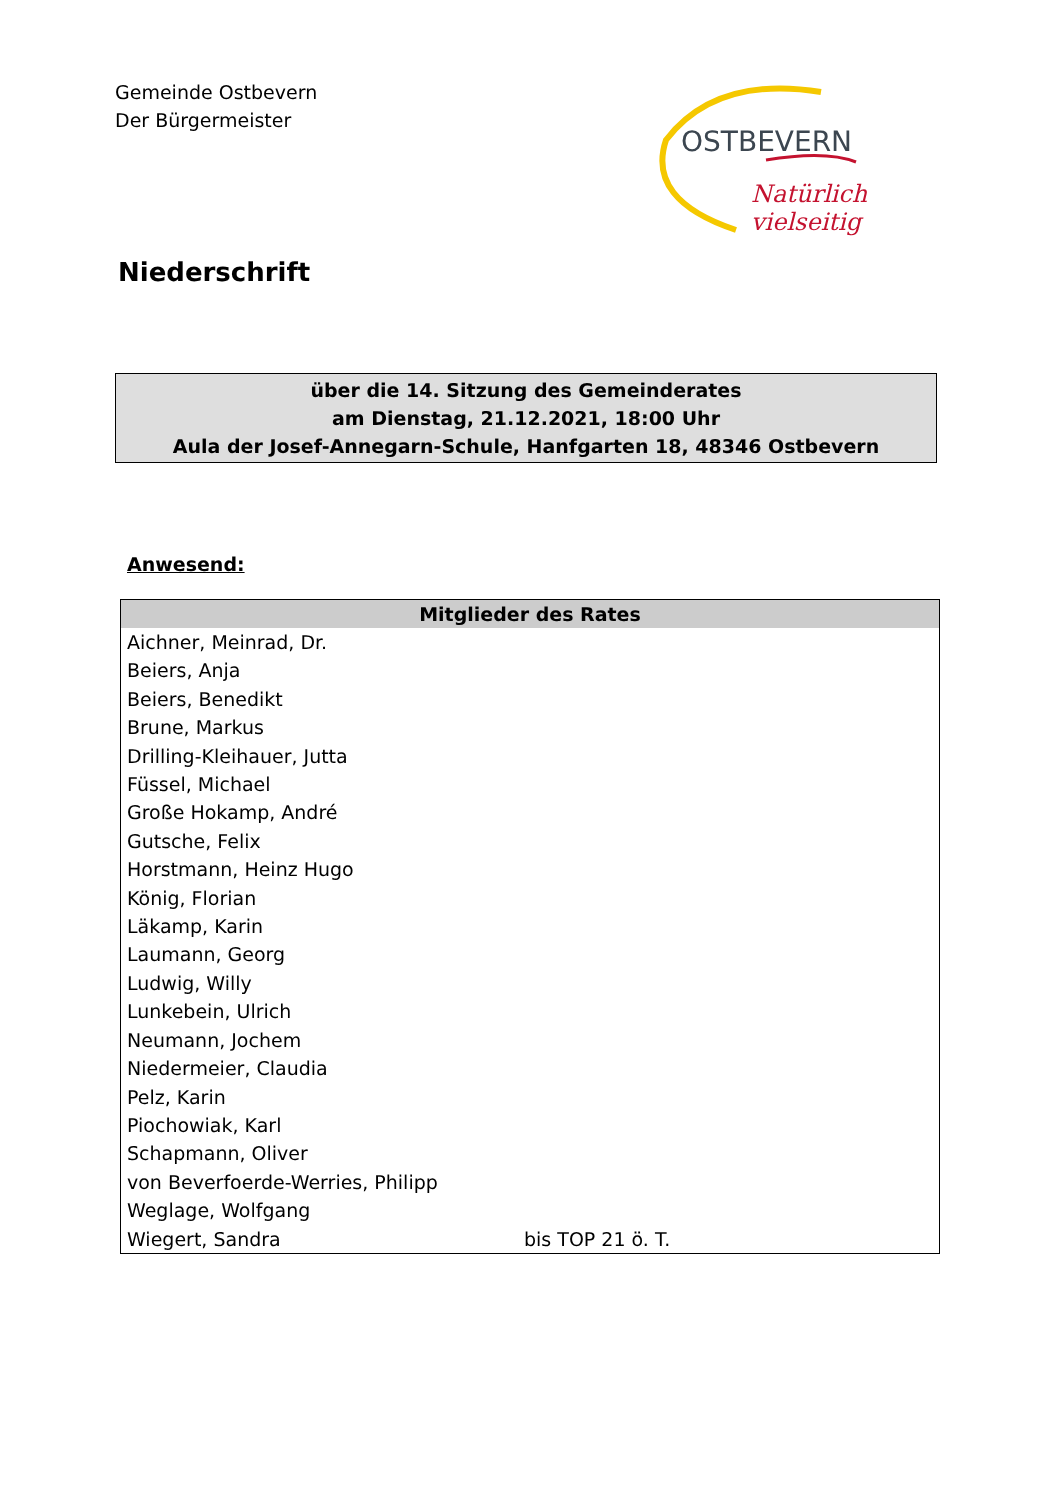Gemeinde Ostbevern
Der Bürgermeister
OSTBEVERN
Natürlich vielseitig
Niederschrift
über die 14. Sitzung des Gemeinderates
am Dienstag, 21.12.2021, 18:00 Uhr
Aula der Josef-Annegarn-Schule, Hanfgarten 18, 48346 Ostbevern
Anwesend:
| Mitglieder des Rates | |
| --- | --- |
| Aichner, Meinrad, Dr. | |
| Beiers, Anja | |
| Beiers, Benedikt | |
| Brune, Markus | |
| Drilling-Kleihauer, Jutta | |
| Füssel, Michael | |
| Große Hokamp, André | |
| Gutsche, Felix | |
| Horstmann, Heinz Hugo | |
| König, Florian | |
| Läkamp, Karin | |
| Laumann, Georg | |
| Ludwig, Willy | |
| Lunkebein, Ulrich | |
| Neumann, Jochem | |
| Niedermeier, Claudia | |
| Pelz, Karin | |
| Piochowiak, Karl | |
| Schapmann, Oliver | |
| von Beverfoerde-Werries, Philipp | |
| Weglage, Wolfgang | |
| Wiegert, Sandra | bis TOP 21 ö. T. |